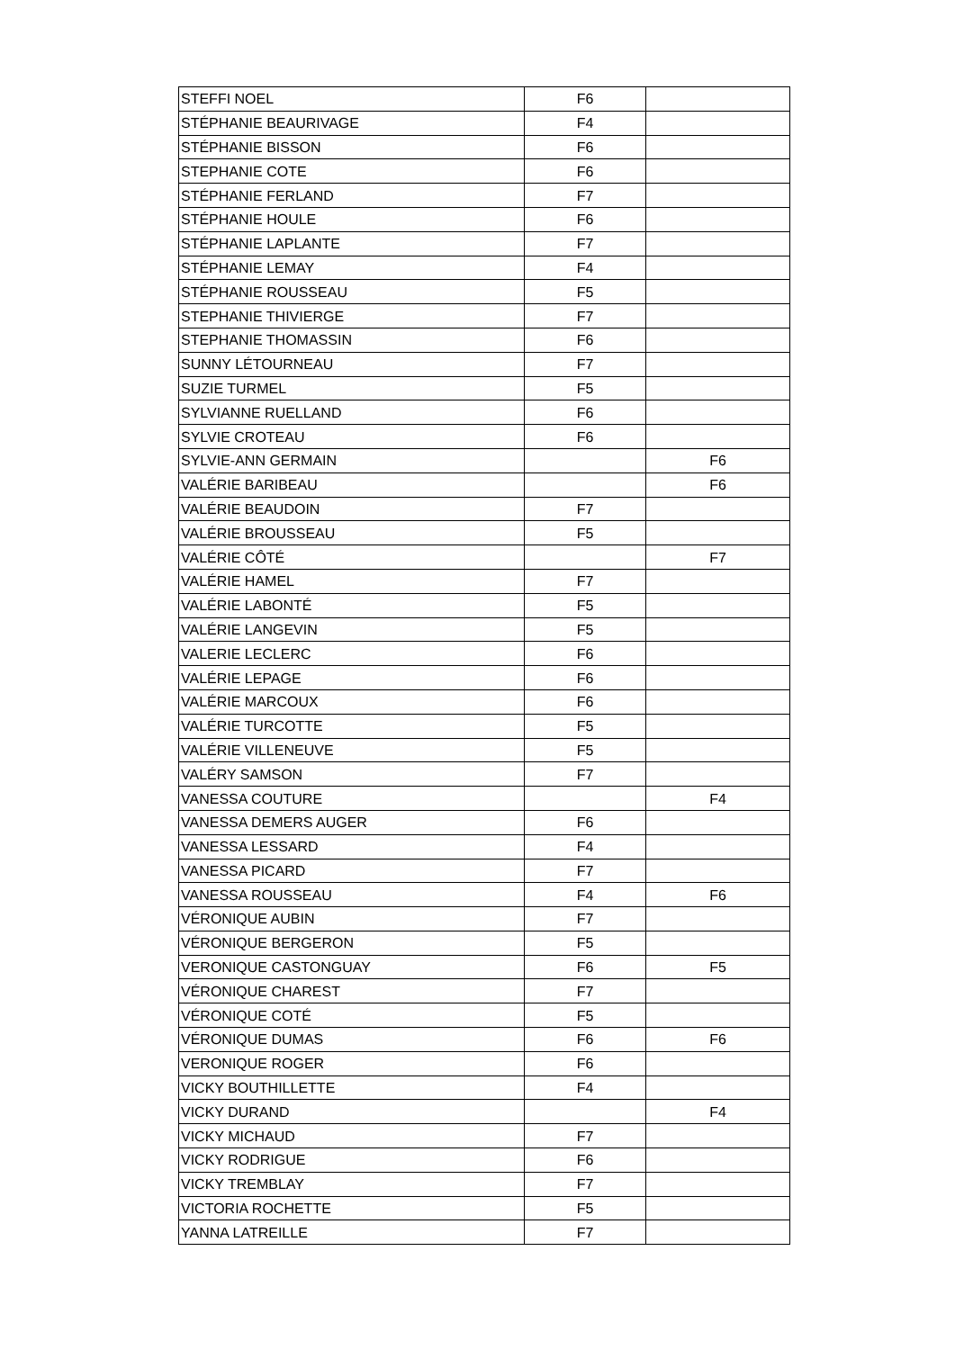| STEFFI NOEL | F6 | |
| STÉPHANIE BEAURIVAGE | F4 | |
| STÉPHANIE BISSON | F6 | |
| STEPHANIE COTE | F6 | |
| STÉPHANIE FERLAND | F7 | |
| STÉPHANIE HOULE | F6 | |
| STÉPHANIE LAPLANTE | F7 | |
| STÉPHANIE LEMAY | F4 | |
| STÉPHANIE ROUSSEAU | F5 | |
| STEPHANIE THIVIERGE | F7 | |
| STEPHANIE THOMASSIN | F6 | |
| SUNNY LÉTOURNEAU | F7 | |
| SUZIE TURMEL | F5 | |
| SYLVIANNE RUELLAND | F6 | |
| SYLVIE CROTEAU | F6 | |
| SYLVIE-ANN GERMAIN | | F6 |
| VALÉRIE BARIBEAU | | F6 |
| VALÉRIE BEAUDOIN | F7 | |
| VALÉRIE BROUSSEAU | F5 | |
| VALÉRIE CÔTÉ | | F7 |
| VALÉRIE HAMEL | F7 | |
| VALÉRIE LABONTÉ | F5 | |
| VALÉRIE LANGEVIN | F5 | |
| VALERIE LECLERC | F6 | |
| VALÉRIE LEPAGE | F6 | |
| VALÉRIE MARCOUX | F6 | |
| VALÉRIE TURCOTTE | F5 | |
| VALÉRIE VILLENEUVE | F5 | |
| VALÉRY SAMSON | F7 | |
| VANESSA COUTURE | | F4 |
| VANESSA DEMERS AUGER | F6 | |
| VANESSA LESSARD | F4 | |
| VANESSA PICARD | F7 | |
| VANESSA ROUSSEAU | F4 | F6 |
| VÉRONIQUE AUBIN | F7 | |
| VÉRONIQUE BERGERON | F5 | |
| VERONIQUE CASTONGUAY | F6 | F5 |
| VÉRONIQUE CHAREST | F7 | |
| VÉRONIQUE COTÉ | F5 | |
| VÉRONIQUE DUMAS | F6 | F6 |
| VERONIQUE ROGER | F6 | |
| VICKY BOUTHILLETTE | F4 | |
| VICKY DURAND | | F4 |
| VICKY MICHAUD | F7 | |
| VICKY RODRIGUE | F6 | |
| VICKY TREMBLAY | F7 | |
| VICTORIA ROCHETTE | F5 | |
| YANNA LATREILLE | F7 | |